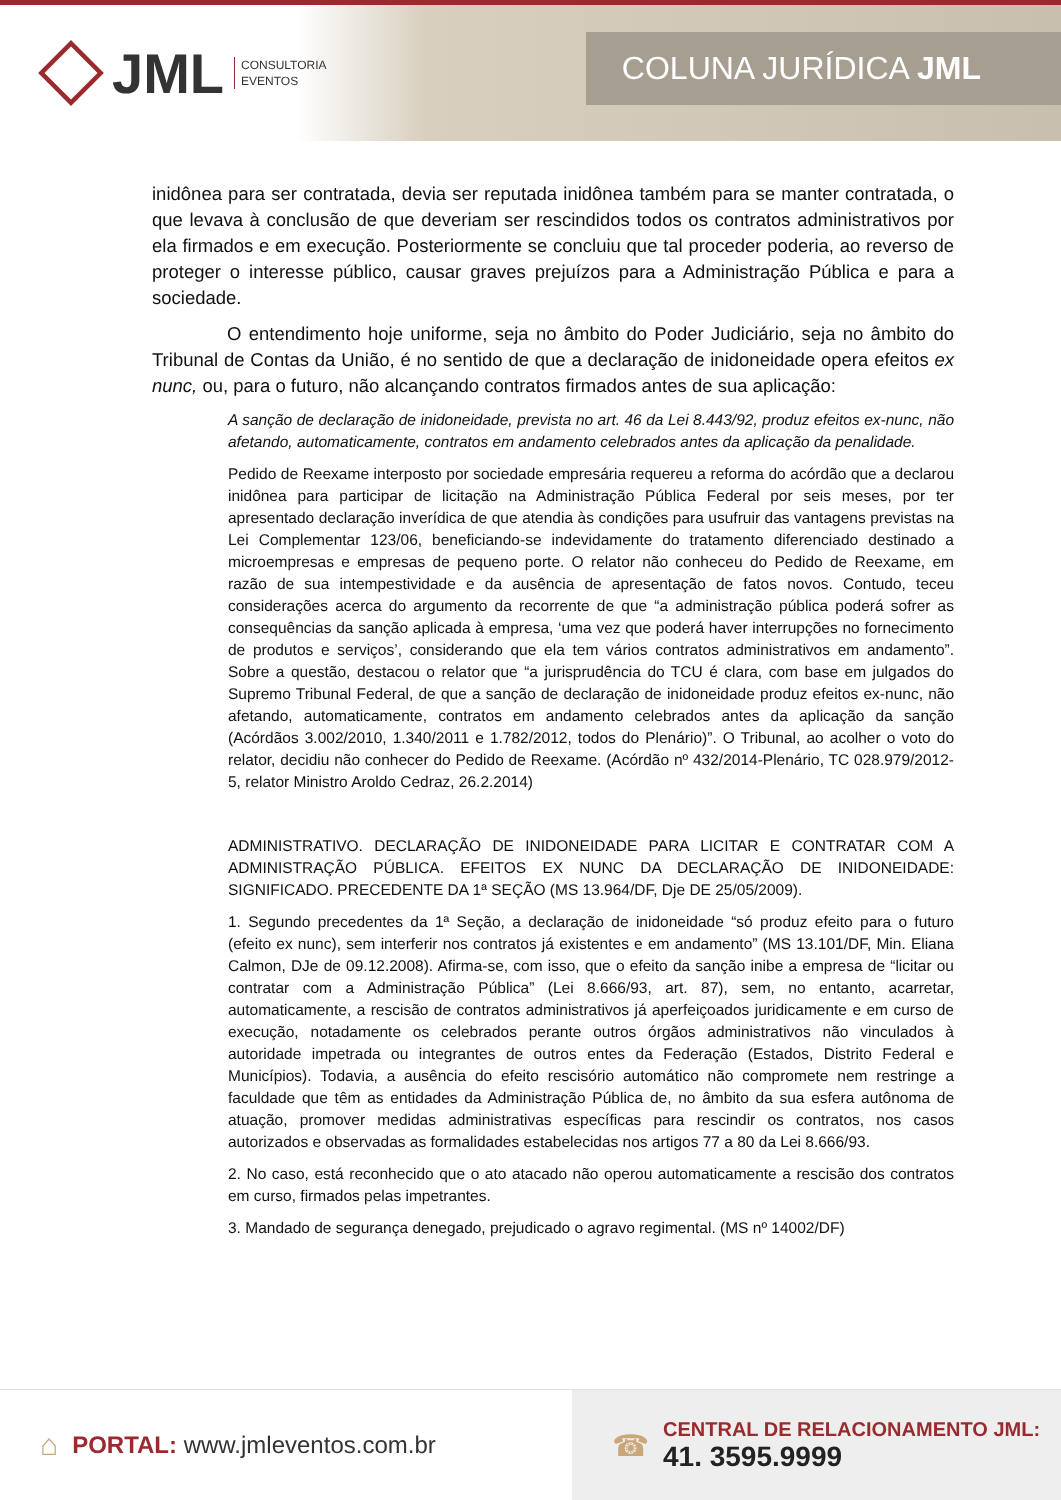JML CONSULTORIA
EVENTOS
COLUNA JURÍDICA JML
inidônea para ser contratada, devia ser reputada inidônea também para se manter contratada, o que levava à conclusão de que deveriam ser rescindidos todos os contratos administrativos por ela firmados e em execução. Posteriormente se concluiu que tal proceder poderia, ao reverso de proteger o interesse público, causar graves prejuízos para a Administração Pública e para a sociedade.
O entendimento hoje uniforme, seja no âmbito do Poder Judiciário, seja no âmbito do Tribunal de Contas da União, é no sentido de que a declaração de inidoneidade opera efeitos ex nunc, ou, para o futuro, não alcançando contratos firmados antes de sua aplicação:
A sanção de declaração de inidoneidade, prevista no art. 46 da Lei 8.443/92, produz efeitos ex-nunc, não afetando, automaticamente, contratos em andamento celebrados antes da aplicação da penalidade.
Pedido de Reexame interposto por sociedade empresária requereu a reforma do acórdão que a declarou inidônea para participar de licitação na Administração Pública Federal por seis meses, por ter apresentado declaração inverídica de que atendia às condições para usufruir das vantagens previstas na Lei Complementar 123/06, beneficiando-se indevidamente do tratamento diferenciado destinado a microempresas e empresas de pequeno porte. O relator não conheceu do Pedido de Reexame, em razão de sua intempestividade e da ausência de apresentação de fatos novos. Contudo, teceu considerações acerca do argumento da recorrente de que “a administração pública poderá sofrer as consequências da sanção aplicada à empresa, ‘uma vez que poderá haver interrupções no fornecimento de produtos e serviços’, considerando que ela tem vários contratos administrativos em andamento”. Sobre a questão, destacou o relator que “a jurisprudência do TCU é clara, com base em julgados do Supremo Tribunal Federal, de que a sanção de declaração de inidoneidade produz efeitos ex-nunc, não afetando, automaticamente, contratos em andamento celebrados antes da aplicação da sanção (Acórdãos 3.002/2010, 1.340/2011 e 1.782/2012, todos do Plenário)”. O Tribunal, ao acolher o voto do relator, decidiu não conhecer do Pedido de Reexame. (Acórdão nº 432/2014-Plenário, TC 028.979/2012-5, relator Ministro Aroldo Cedraz, 26.2.2014)
ADMINISTRATIVO. DECLARAÇÃO DE INIDONEIDADE PARA LICITAR E CONTRATAR COM A ADMINISTRAÇÃO PÚBLICA. EFEITOS EX NUNC DA DECLARAÇÃO DE INIDONEIDADE: SIGNIFICADO. PRECEDENTE DA 1ª SEÇÃO (MS 13.964/DF, Dje DE 25/05/2009).
1. Segundo precedentes da 1ª Seção, a declaração de inidoneidade “só produz efeito para o futuro (efeito ex nunc), sem interferir nos contratos já existentes e em andamento” (MS 13.101/DF, Min. Eliana Calmon, DJe de 09.12.2008). Afirma-se, com isso, que o efeito da sanção inibe a empresa de “licitar ou contratar com a Administração Pública” (Lei 8.666/93, art. 87), sem, no entanto, acarretar, automaticamente, a rescisão de contratos administrativos já aperfeiçoados juridicamente e em curso de execução, notadamente os celebrados perante outros órgãos administrativos não vinculados à autoridade impetrada ou integrantes de outros entes da Federação (Estados, Distrito Federal e Municípios). Todavia, a ausência do efeito rescisório automático não compromete nem restringe a faculdade que têm as entidades da Administração Pública de, no âmbito da sua esfera autônoma de atuação, promover medidas administrativas específicas para rescindir os contratos, nos casos autorizados e observadas as formalidades estabelecidas nos artigos 77 a 80 da Lei 8.666/93.
2. No caso, está reconhecido que o ato atacado não operou automaticamente a rescisão dos contratos em curso, firmados pelas impetrantes.
3. Mandado de segurança denegado, prejudicado o agravo regimental. (MS nº 14002/DF)
⌂ PORTAL: www.jmleventos.com.br
☎
CENTRAL DE RELACIONAMENTO JML:
41. 3595.9999